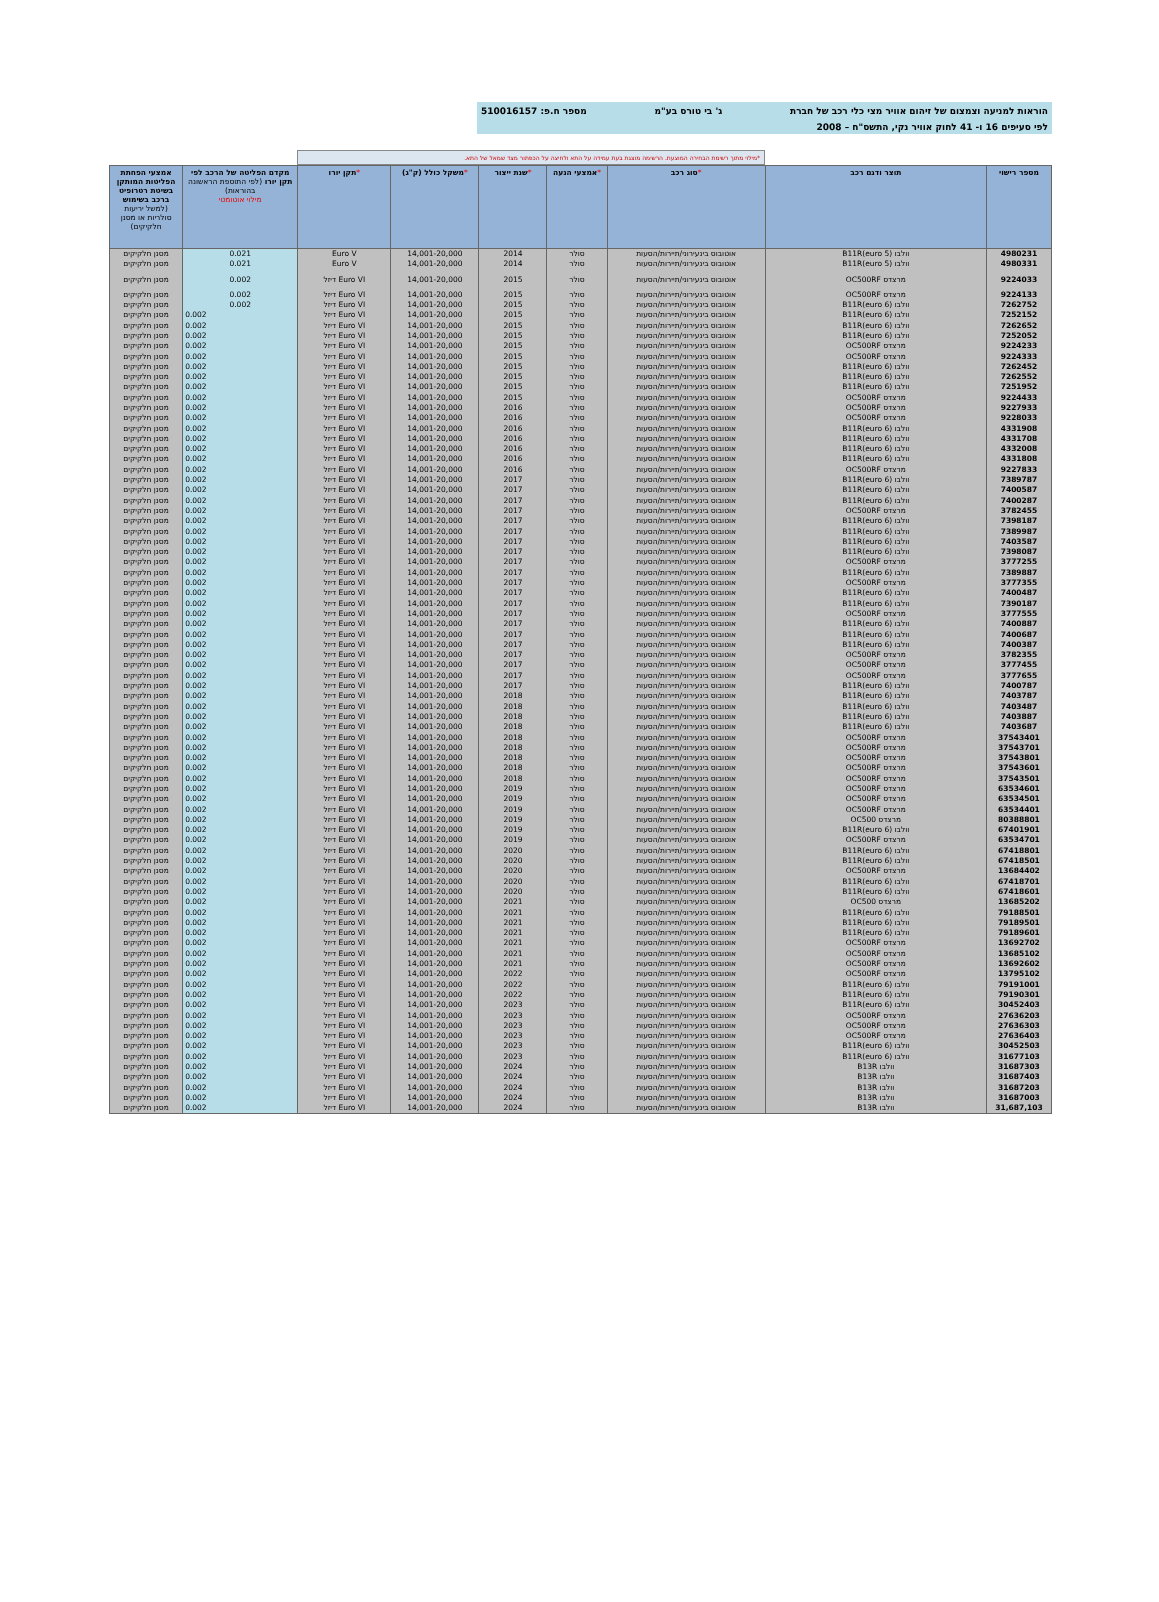הוראות למניעה וצמצום של זיהום אוויר מצי כלי רכב של חברת ג' בי טורס בע"מ מספר ח.פ: 510016157
לפי סעיפים 16 ו- 41 לחוק אוויר נקי, התשס"ח – 2008
*מילוי מתוך רשימת הבחירה המוצעת. הרשימה מוצגת בעת עמידה על התא ולחיצה על הכפתור מצד שמאל של התא.
| מספר רישוי | תוצר ודגם רכב | * סוג רכב | * אמצעי הנעה | * שנת ייצור | * משקל כולל (ק"ג) | * תקן יורו | מקדם הפליטה של הרכב לפי תקן יורו (לפי התוספת הראשונה בהוראות) מילוי אוטומטי | אמצעי הפחתת הפליטות המותקן בשיטת רטרופיט ברכב בשימוש (למשל יריעות סולריות או מסנן חלקיקים) |
| --- | --- | --- | --- | --- | --- | --- | --- | --- |
| 4980231 | וולבו B11R(euro 5) | אוטובוס בינעירוני/תיירות/הסעות | סולר | 2014 | 14,001-20,000 | Euro V | 0.021 | מסנן חלקיקים |
| 4980331 | וולבו B11R(euro 5) | אוטובוס בינעירוני/תיירות/הסעות | סולר | 2014 | 14,001-20,000 | Euro V | 0.021 | מסנן חלקיקים |
| 9224033 | מרצדס OC500RF | אוטובוס בינעירוני/תיירות/הסעות | סולר | 2015 | 14,001-20,000 | Euro VI דיזל | 0.002 | מסנן חלקיקים |
| 9224133 | מרצדס OC500RF | אוטובוס בינעירוני/תיירות/הסעות | סולר | 2015 | 14,001-20,000 | Euro VI דיזל | 0.002 | מסנן חלקיקים |
| 7262752 | וולבו B11R(euro 6) | אוטובוס בינעירוני/תיירות/הסעות | סולר | 2015 | 14,001-20,000 | Euro VI דיזל | 0.002 | מסנן חלקיקים |
| 7252152 | וולבו B11R(euro 6) | אוטובוס בינעירוני/תיירות/הסעות | סולר | 2015 | 14,001-20,000 | Euro VI דיזל | 0.002 | מסנן חלקיקים |
| 7262652 | וולבו B11R(euro 6) | אוטובוס בינעירוני/תיירות/הסעות | סולר | 2015 | 14,001-20,000 | Euro VI דיזל | 0.002 | מסנן חלקיקים |
| 7252052 | וולבו B11R(euro 6) | אוטובוס בינעירוני/תיירות/הסעות | סולר | 2015 | 14,001-20,000 | Euro VI דיזל | 0.002 | מסנן חלקיקים |
| 9224233 | מרצדס OC500RF | אוטובוס בינעירוני/תיירות/הסעות | סולר | 2015 | 14,001-20,000 | Euro VI דיזל | 0.002 | מסנן חלקיקים |
| 9224333 | מרצדס OC500RF | אוטובוס בינעירוני/תיירות/הסעות | סולר | 2015 | 14,001-20,000 | Euro VI דיזל | 0.002 | מסנן חלקיקים |
| 7262452 | וולבו B11R(euro 6) | אוטובוס בינעירוני/תיירות/הסעות | סולר | 2015 | 14,001-20,000 | Euro VI דיזל | 0.002 | מסנן חלקיקים |
| 7262552 | וולבו B11R(euro 6) | אוטובוס בינעירוני/תיירות/הסעות | סולר | 2015 | 14,001-20,000 | Euro VI דיזל | 0.002 | מסנן חלקיקים |
| 7251952 | וולבו B11R(euro 6) | אוטובוס בינעירוני/תיירות/הסעות | סולר | 2015 | 14,001-20,000 | Euro VI דיזל | 0.002 | מסנן חלקיקים |
| 9224433 | מרצדס OC500RF | אוטובוס בינעירוני/תיירות/הסעות | סולר | 2015 | 14,001-20,000 | Euro VI דיזל | 0.002 | מסנן חלקיקים |
| 9227933 | מרצדס OC500RF | אוטובוס בינעירוני/תיירות/הסעות | סולר | 2016 | 14,001-20,000 | Euro VI דיזל | 0.002 | מסנן חלקיקים |
| 9228033 | מרצדס OC500RF | אוטובוס בינעירוני/תיירות/הסעות | סולר | 2016 | 14,001-20,000 | Euro VI דיזל | 0.002 | מסנן חלקיקים |
| 4331908 | וולבו B11R(euro 6) | אוטובוס בינעירוני/תיירות/הסעות | סולר | 2016 | 14,001-20,000 | Euro VI דיזל | 0.002 | מסנן חלקיקים |
| 4331708 | וולבו B11R(euro 6) | אוטובוס בינעירוני/תיירות/הסעות | סולר | 2016 | 14,001-20,000 | Euro VI דיזל | 0.002 | מסנן חלקיקים |
| 4332008 | וולבו B11R(euro 6) | אוטובוס בינעירוני/תיירות/הסעות | סולר | 2016 | 14,001-20,000 | Euro VI דיזל | 0.002 | מסנן חלקיקים |
| 4331808 | וולבו B11R(euro 6) | אוטובוס בינעירוני/תיירות/הסעות | סולר | 2016 | 14,001-20,000 | Euro VI דיזל | 0.002 | מסנן חלקיקים |
| 9227833 | מרצדס OC500RF | אוטובוס בינעירוני/תיירות/הסעות | סולר | 2016 | 14,001-20,000 | Euro VI דיזל | 0.002 | מסנן חלקיקים |
| 7389787 | וולבו B11R(euro 6) | אוטובוס בינעירוני/תיירות/הסעות | סולר | 2017 | 14,001-20,000 | Euro VI דיזל | 0.002 | מסנן חלקיקים |
| 7400587 | וולבו B11R(euro 6) | אוטובוס בינעירוני/תיירות/הסעות | סולר | 2017 | 14,001-20,000 | Euro VI דיזל | 0.002 | מסנן חלקיקים |
| 7400287 | וולבו B11R(euro 6) | אוטובוס בינעירוני/תיירות/הסעות | סולר | 2017 | 14,001-20,000 | Euro VI דיזל | 0.002 | מסנן חלקיקים |
| 3782455 | מרצדס OC500RF | אוטובוס בינעירוני/תיירות/הסעות | סולר | 2017 | 14,001-20,000 | Euro VI דיזל | 0.002 | מסנן חלקיקים |
| 7398187 | וולבו B11R(euro 6) | אוטובוס בינעירוני/תיירות/הסעות | סולר | 2017 | 14,001-20,000 | Euro VI דיזל | 0.002 | מסנן חלקיקים |
| 7389987 | וולבו B11R(euro 6) | אוטובוס בינעירוני/תיירות/הסעות | סולר | 2017 | 14,001-20,000 | Euro VI דיזל | 0.002 | מסנן חלקיקים |
| 7403587 | וולבו B11R(euro 6) | אוטובוס בינעירוני/תיירות/הסעות | סולר | 2017 | 14,001-20,000 | Euro VI דיזל | 0.002 | מסנן חלקיקים |
| 7398087 | וולבו B11R(euro 6) | אוטובוס בינעירוני/תיירות/הסעות | סולר | 2017 | 14,001-20,000 | Euro VI דיזל | 0.002 | מסנן חלקיקים |
| 3777255 | מרצדס OC500RF | אוטובוס בינעירוני/תיירות/הסעות | סולר | 2017 | 14,001-20,000 | Euro VI דיזל | 0.002 | מסנן חלקיקים |
| 7389887 | וולבו B11R(euro 6) | אוטובוס בינעירוני/תיירות/הסעות | סולר | 2017 | 14,001-20,000 | Euro VI דיזל | 0.002 | מסנן חלקיקים |
| 3777355 | מרצדס OC500RF | אוטובוס בינעירוני/תיירות/הסעות | סולר | 2017 | 14,001-20,000 | Euro VI דיזל | 0.002 | מסנן חלקיקים |
| 7400487 | וולבו B11R(euro 6) | אוטובוס בינעירוני/תיירות/הסעות | סולר | 2017 | 14,001-20,000 | Euro VI דיזל | 0.002 | מסנן חלקיקים |
| 7390187 | וולבו B11R(euro 6) | אוטובוס בינעירוני/תיירות/הסעות | סולר | 2017 | 14,001-20,000 | Euro VI דיזל | 0.002 | מסנן חלקיקים |
| 3777555 | מרצדס OC500RF | אוטובוס בינעירוני/תיירות/הסעות | סולר | 2017 | 14,001-20,000 | Euro VI דיזל | 0.002 | מסנן חלקיקים |
| 7400887 | וולבו B11R(euro 6) | אוטובוס בינעירוני/תיירות/הסעות | סולר | 2017 | 14,001-20,000 | Euro VI דיזל | 0.002 | מסנן חלקיקים |
| 7400687 | וולבו B11R(euro 6) | אוטובוס בינעירוני/תיירות/הסעות | סולר | 2017 | 14,001-20,000 | Euro VI דיזל | 0.002 | מסנן חלקיקים |
| 7400387 | וולבו B11R(euro 6) | אוטובוס בינעירוני/תיירות/הסעות | סולר | 2017 | 14,001-20,000 | Euro VI דיזל | 0.002 | מסנן חלקיקים |
| 3782355 | מרצדס OC500RF | אוטובוס בינעירוני/תיירות/הסעות | סולר | 2017 | 14,001-20,000 | Euro VI דיזל | 0.002 | מסנן חלקיקים |
| 3777455 | מרצדס OC500RF | אוטובוס בינעירוני/תיירות/הסעות | סולר | 2017 | 14,001-20,000 | Euro VI דיזל | 0.002 | מסנן חלקיקים |
| 3777655 | מרצדס OC500RF | אוטובוס בינעירוני/תיירות/הסעות | סולר | 2017 | 14,001-20,000 | Euro VI דיזל | 0.002 | מסנן חלקיקים |
| 7400787 | וולבו B11R(euro 6) | אוטובוס בינעירוני/תיירות/הסעות | סולר | 2017 | 14,001-20,000 | Euro VI דיזל | 0.002 | מסנן חלקיקים |
| 7403787 | וולבו B11R(euro 6) | אוטובוס בינעירוני/תיירות/הסעות | סולר | 2018 | 14,001-20,000 | Euro VI דיזל | 0.002 | מסנן חלקיקים |
| 7403487 | וולבו B11R(euro 6) | אוטובוס בינעירוני/תיירות/הסעות | סולר | 2018 | 14,001-20,000 | Euro VI דיזל | 0.002 | מסנן חלקיקים |
| 7403887 | וולבו B11R(euro 6) | אוטובוס בינעירוני/תיירות/הסעות | סולר | 2018 | 14,001-20,000 | Euro VI דיזל | 0.002 | מסנן חלקיקים |
| 7403687 | וולבו B11R(euro 6) | אוטובוס בינעירוני/תיירות/הסעות | סולר | 2018 | 14,001-20,000 | Euro VI דיזל | 0.002 | מסנן חלקיקים |
| 37543401 | מרצדס OC500RF | אוטובוס בינעירוני/תיירות/הסעות | סולר | 2018 | 14,001-20,000 | Euro VI דיזל | 0.002 | מסנן חלקיקים |
| 37543701 | מרצדס OC500RF | אוטובוס בינעירוני/תיירות/הסעות | סולר | 2018 | 14,001-20,000 | Euro VI דיזל | 0.002 | מסנן חלקיקים |
| 37543801 | מרצדס OC500RF | אוטובוס בינעירוני/תיירות/הסעות | סולר | 2018 | 14,001-20,000 | Euro VI דיזל | 0.002 | מסנן חלקיקים |
| 37543601 | מרצדס OC500RF | אוטובוס בינעירוני/תיירות/הסעות | סולר | 2018 | 14,001-20,000 | Euro VI דיזל | 0.002 | מסנן חלקיקים |
| 37543501 | מרצדס OC500RF | אוטובוס בינעירוני/תיירות/הסעות | סולר | 2018 | 14,001-20,000 | Euro VI דיזל | 0.002 | מסנן חלקיקים |
| 63534601 | מרצדס OC500RF | אוטובוס בינעירוני/תיירות/הסעות | סולר | 2019 | 14,001-20,000 | Euro VI דיזל | 0.002 | מסנן חלקיקים |
| 63534501 | מרצדס OC500RF | אוטובוס בינעירוני/תיירות/הסעות | סולר | 2019 | 14,001-20,000 | Euro VI דיזל | 0.002 | מסנן חלקיקים |
| 63534401 | מרצדס OC500RF | אוטובוס בינעירוני/תיירות/הסעות | סולר | 2019 | 14,001-20,000 | Euro VI דיזל | 0.002 | מסנן חלקיקים |
| 80388801 | מרצדס OC500 | אוטובוס בינעירוני/תיירות/הסעות | סולר | 2019 | 14,001-20,000 | Euro VI דיזל | 0.002 | מסנן חלקיקים |
| 67401901 | וולבו B11R(euro 6) | אוטובוס בינעירוני/תיירות/הסעות | סולר | 2019 | 14,001-20,000 | Euro VI דיזל | 0.002 | מסנן חלקיקים |
| 63534701 | מרצדס OC500RF | אוטובוס בינעירוני/תיירות/הסעות | סולר | 2019 | 14,001-20,000 | Euro VI דיזל | 0.002 | מסנן חלקיקים |
| 67418801 | וולבו B11R(euro 6) | אוטובוס בינעירוני/תיירות/הסעות | סולר | 2020 | 14,001-20,000 | Euro VI דיזל | 0.002 | מסנן חלקיקים |
| 67418501 | וולבו B11R(euro 6) | אוטובוס בינעירוני/תיירות/הסעות | סולר | 2020 | 14,001-20,000 | Euro VI דיזל | 0.002 | מסנן חלקיקים |
| 13684402 | מרצדס OC500RF | אוטובוס בינעירוני/תיירות/הסעות | סולר | 2020 | 14,001-20,000 | Euro VI דיזל | 0.002 | מסנן חלקיקים |
| 67418701 | וולבו B11R(euro 6) | אוטובוס בינעירוני/תיירות/הסעות | סולר | 2020 | 14,001-20,000 | Euro VI דיזל | 0.002 | מסנן חלקיקים |
| 67418601 | וולבו B11R(euro 6) | אוטובוס בינעירוני/תיירות/הסעות | סולר | 2020 | 14,001-20,000 | Euro VI דיזל | 0.002 | מסנן חלקיקים |
| 13685202 | מרצדס OC500 | אוטובוס בינעירוני/תיירות/הסעות | סולר | 2021 | 14,001-20,000 | Euro VI דיזל | 0.002 | מסנן חלקיקים |
| 79188501 | וולבו B11R(euro 6) | אוטובוס בינעירוני/תיירות/הסעות | סולר | 2021 | 14,001-20,000 | Euro VI דיזל | 0.002 | מסנן חלקיקים |
| 79189501 | וולבו B11R(euro 6) | אוטובוס בינעירוני/תיירות/הסעות | סולר | 2021 | 14,001-20,000 | Euro VI דיזל | 0.002 | מסנן חלקיקים |
| 79189601 | וולבו B11R(euro 6) | אוטובוס בינעירוני/תיירות/הסעות | סולר | 2021 | 14,001-20,000 | Euro VI דיזל | 0.002 | מסנן חלקיקים |
| 13692702 | מרצדס OC500RF | אוטובוס בינעירוני/תיירות/הסעות | סולר | 2021 | 14,001-20,000 | Euro VI דיזל | 0.002 | מסנן חלקיקים |
| 13685102 | מרצדס OC500RF | אוטובוס בינעירוני/תיירות/הסעות | סולר | 2021 | 14,001-20,000 | Euro VI דיזל | 0.002 | מסנן חלקיקים |
| 13692602 | מרצדס OC500RF | אוטובוס בינעירוני/תיירות/הסעות | סולר | 2021 | 14,001-20,000 | Euro VI דיזל | 0.002 | מסנן חלקיקים |
| 13795102 | מרצדס OC500RF | אוטובוס בינעירוני/תיירות/הסעות | סולר | 2022 | 14,001-20,000 | Euro VI דיזל | 0.002 | מסנן חלקיקים |
| 79191001 | וולבו B11R(euro 6) | אוטובוס בינעירוני/תיירות/הסעות | סולר | 2022 | 14,001-20,000 | Euro VI דיזל | 0.002 | מסנן חלקיקים |
| 79190301 | וולבו B11R(euro 6) | אוטובוס בינעירוני/תיירות/הסעות | סולר | 2022 | 14,001-20,000 | Euro VI דיזל | 0.002 | מסנן חלקיקים |
| 30452403 | וולבו B11R(euro 6) | אוטובוס בינעירוני/תיירות/הסעות | סולר | 2023 | 14,001-20,000 | Euro VI דיזל | 0.002 | מסנן חלקיקים |
| 27636203 | מרצדס OC500RF | אוטובוס בינעירוני/תיירות/הסעות | סולר | 2023 | 14,001-20,000 | Euro VI דיזל | 0.002 | מסנן חלקיקים |
| 27636303 | מרצדס OC500RF | אוטובוס בינעירוני/תיירות/הסעות | סולר | 2023 | 14,001-20,000 | Euro VI דיזל | 0.002 | מסנן חלקיקים |
| 27636403 | מרצדס OC500RF | אוטובוס בינעירוני/תיירות/הסעות | סולר | 2023 | 14,001-20,000 | Euro VI דיזל | 0.002 | מסנן חלקיקים |
| 30452503 | וולבו B11R(euro 6) | אוטובוס בינעירוני/תיירות/הסעות | סולר | 2023 | 14,001-20,000 | Euro VI דיזל | 0.002 | מסנן חלקיקים |
| 31677103 | וולבו B11R(euro 6) | אוטובוס בינעירוני/תיירות/הסעות | סולר | 2023 | 14,001-20,000 | Euro VI דיזל | 0.002 | מסנן חלקיקים |
| 31687303 | וולבו B13R | אוטובוס בינעירוני/תיירות/הסעות | סולר | 2024 | 14,001-20,000 | Euro VI דיזל | 0.002 | מסנן חלקיקים |
| 31687403 | וולבו B13R | אוטובוס בינעירוני/תיירות/הסעות | סולר | 2024 | 14,001-20,000 | Euro VI דיזל | 0.002 | מסנן חלקיקים |
| 31687203 | וולבו B13R | אוטובוס בינעירוני/תיירות/הסעות | סולר | 2024 | 14,001-20,000 | Euro VI דיזל | 0.002 | מסנן חלקיקים |
| 31687003 | וולבו B13R | אוטובוס בינעירוני/תיירות/הסעות | סולר | 2024 | 14,001-20,000 | Euro VI דיזל | 0.002 | מסנן חלקיקים |
| 31,687,103 | וולבו B13R | אוטובוס בינעירוני/תיירות/הסעות | סולר | 2024 | 14,001-20,000 | Euro VI דיזל | 0.002 | מסנן חלקיקים |